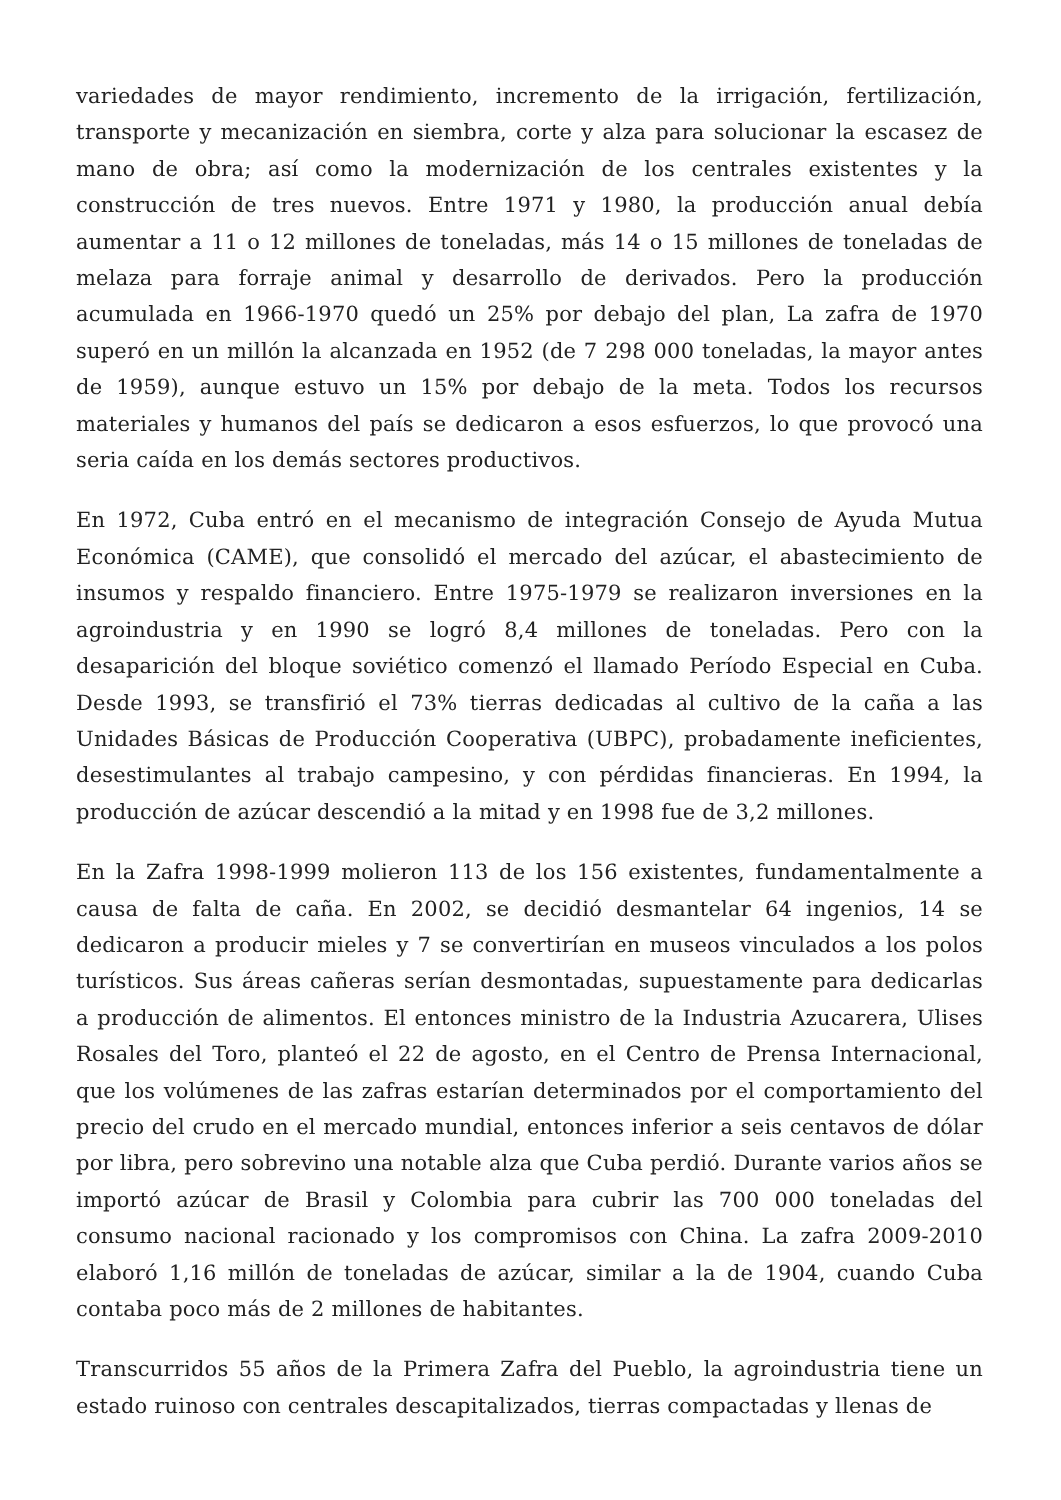variedades de mayor rendimiento, incremento de la irrigación, fertilización, transporte y mecanización en siembra, corte y alza para solucionar la escasez de mano de obra; así como la modernización de los centrales existentes y la construcción de tres nuevos. Entre 1971 y 1980, la producción anual debía aumentar a 11 o 12 millones de toneladas, más 14 o 15 millones de toneladas de melaza para forraje animal y desarrollo de derivados. Pero la producción acumulada en 1966-1970 quedó un 25% por debajo del plan, La zafra de 1970 superó en un millón la alcanzada en 1952 (de 7 298 000 toneladas, la mayor antes de 1959), aunque estuvo un 15% por debajo de la meta. Todos los recursos materiales y humanos del país se dedicaron a esos esfuerzos, lo que provocó una seria caída en los demás sectores productivos.
En 1972, Cuba entró en el mecanismo de integración Consejo de Ayuda Mutua Económica (CAME), que consolidó el mercado del azúcar, el abastecimiento de insumos y respaldo financiero. Entre 1975-1979 se realizaron inversiones en la agroindustria y en 1990 se logró 8,4 millones de toneladas. Pero con la desaparición del bloque soviético comenzó el llamado Período Especial en Cuba. Desde 1993, se transfirió el 73% tierras dedicadas al cultivo de la caña a las Unidades Básicas de Producción Cooperativa (UBPC), probadamente ineficientes, desestimulantes al trabajo campesino, y con pérdidas financieras. En 1994, la producción de azúcar descendió a la mitad y en 1998 fue de 3,2 millones.
En la Zafra 1998-1999 molieron 113 de los 156 existentes, fundamentalmente a causa de falta de caña. En 2002, se decidió desmantelar 64 ingenios, 14 se dedicaron a producir mieles y 7 se convertirían en museos vinculados a los polos turísticos. Sus áreas cañeras serían desmontadas, supuestamente para dedicarlas a producción de alimentos. El entonces ministro de la Industria Azucarera, Ulises Rosales del Toro, planteó el 22 de agosto, en el Centro de Prensa Internacional, que los volúmenes de las zafras estarían determinados por el comportamiento del precio del crudo en el mercado mundial, entonces inferior a seis centavos de dólar por libra, pero sobrevino una notable alza que Cuba perdió. Durante varios años se importó azúcar de Brasil y Colombia para cubrir las 700 000 toneladas del consumo nacional racionado y los compromisos con China. La zafra 2009-2010 elaboró 1,16 millón de toneladas de azúcar, similar a la de 1904, cuando Cuba contaba poco más de 2 millones de habitantes.
Transcurridos 55 años de la Primera Zafra del Pueblo, la agroindustria tiene un estado ruinoso con centrales descapitalizados, tierras compactadas y llenas de